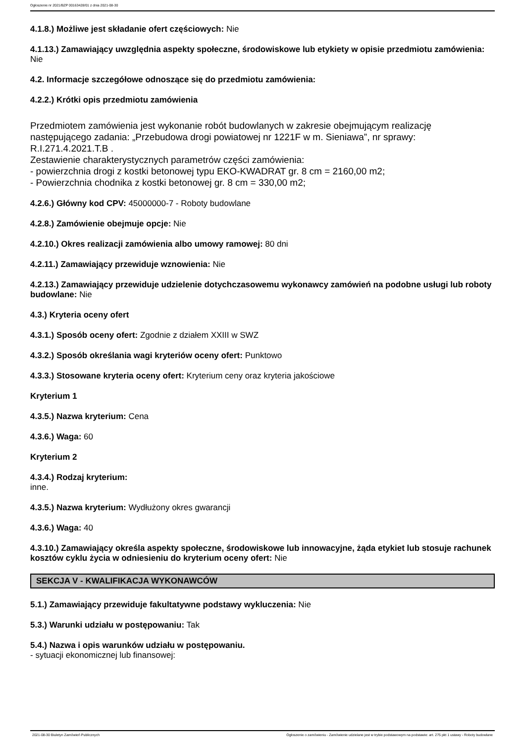Ogłoszenie nr 2021/BZP 00163428/01 z dnia 2021-08-30
4.1.8.) Możliwe jest składanie ofert częściowych: Nie
4.1.13.) Zamawiający uwzględnia aspekty społeczne, środowiskowe lub etykiety w opisie przedmiotu zamówienia: Nie
4.2. Informacje szczegółowe odnoszące się do przedmiotu zamówienia:
4.2.2.) Krótki opis przedmiotu zamówienia
Przedmiotem zamówienia jest wykonanie robót budowlanych w zakresie obejmującym realizację następującego zadania: „Przebudowa drogi powiatowej nr 1221F w m. Sieniawa”, nr sprawy: R.I.271.4.2021.T.B .
Zestawienie charakterystycznych parametrów części zamówienia:
- powierzchnia drogi z kostki betonowej typu EKO-KWADRAT gr. 8 cm = 2160,00 m2;
- Powierzchnia chodnika z kostki betonowej gr. 8 cm = 330,00 m2;
4.2.6.) Główny kod CPV: 45000000-7 - Roboty budowlane
4.2.8.) Zamówienie obejmuje opcje: Nie
4.2.10.) Okres realizacji zamówienia albo umowy ramowej: 80 dni
4.2.11.) Zamawiający przewiduje wznowienia: Nie
4.2.13.) Zamawiający przewiduje udzielenie dotychczasowemu wykonawcy zamówień na podobne usługi lub roboty budowlane: Nie
4.3.) Kryteria oceny ofert
4.3.1.) Sposób oceny ofert: Zgodnie z działem XXIII w SWZ
4.3.2.) Sposób określania wagi kryteriów oceny ofert: Punktowo
4.3.3.) Stosowane kryteria oceny ofert: Kryterium ceny oraz kryteria jakościowe
Kryterium 1
4.3.5.) Nazwa kryterium: Cena
4.3.6.) Waga: 60
Kryterium 2
4.3.4.) Rodzaj kryterium:
inne.
4.3.5.) Nazwa kryterium: Wydłużony okres gwarancji
4.3.6.) Waga: 40
4.3.10.) Zamawiający określa aspekty społeczne, środowiskowe lub innowacyjne, żąda etykiet lub stosuje rachunek kosztów cyklu życia w odniesieniu do kryterium oceny ofert: Nie
SEKCJA V - KWALIFIKACJA WYKONAWCÓW
5.1.) Zamawiający przewiduje fakultatywne podstawy wykluczenia: Nie
5.3.) Warunki udziału w postępowaniu: Tak
5.4.) Nazwa i opis warunków udziału w postępowaniu.
- sytuacji ekonomicznej lub finansowej:
2021-08-30 Biuletyn Zamówień Publicznych Ogłoszenie o zamówieniu - Zamówienie udzielane jest w trybie podstawowym na podstawie: art. 275 pkt 1 ustawy - Roboty budowlane